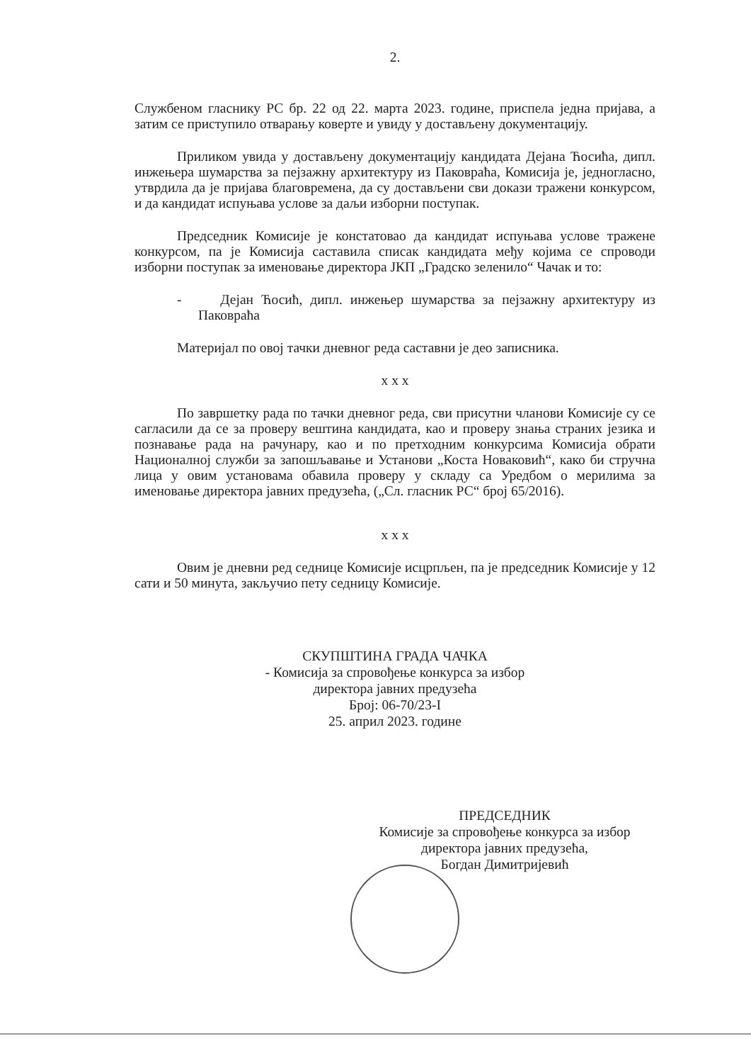2.
Службеном гласнику РС бр. 22 од 22. марта 2023. године, приспела једна пријава, а затим се приступило отварању коверте и увиду у достављену документацију.
Приликом увида у достављену документацију кандидата Дејана Ћосића, дипл. инжењера шумарства за пејзажну архитектуру из Паковраћа, Комисија је, једногласно, утврдила да је пријава благовремена, да су достављени сви докази тражени конкурсом, и да кандидат испуњава услове за даљи изборни поступак.
Председник Комисије је констатовао да кандидат испуњава услове тражене конкурсом, па је Комисија саставила списак кандидата међу којима се спроводи изборни поступак за именовање директора ЈКП „Градско зеленило“ Чачак и то:
- Дејан Ћосић, дипл. инжењер шумарства за пејзажну архитектуру из Паковраћа
Материјал по овој тачки дневног реда саставни је део записника.
x x x
По завршетку рада по тачки дневног реда, сви присутни чланови Комисије су се сагласили да се за проверу вештина кандидата, као и проверу знања страних језика и познавање рада на рачунару, као и по претходним конкурсима Комисија обрати Националној служби за запошљавање и Установи „Коста Новаковић“, како би стручна лица у овим установама обавила проверу у складу са Уредбом о мерилима за именовање директора јавних предузећа, („Сл. гласник РС“ број 65/2016).
x x x
Овим је дневни ред седнице Комисије исцрпљен, па је председник Комисије у 12 сати и 50 минута, закључио пету седницу Комисије.
СКУПШТИНА ГРАДА ЧАЧКА
- Комисија за спровођење конкурса за избор
директора јавних предузећа
Број: 06-70/23-I
25. април 2023. године
ПРЕДСЕДНИК
Комисије за спровођење конкурса за избор
директора јавних предузећа,
Богдан Димитријевић